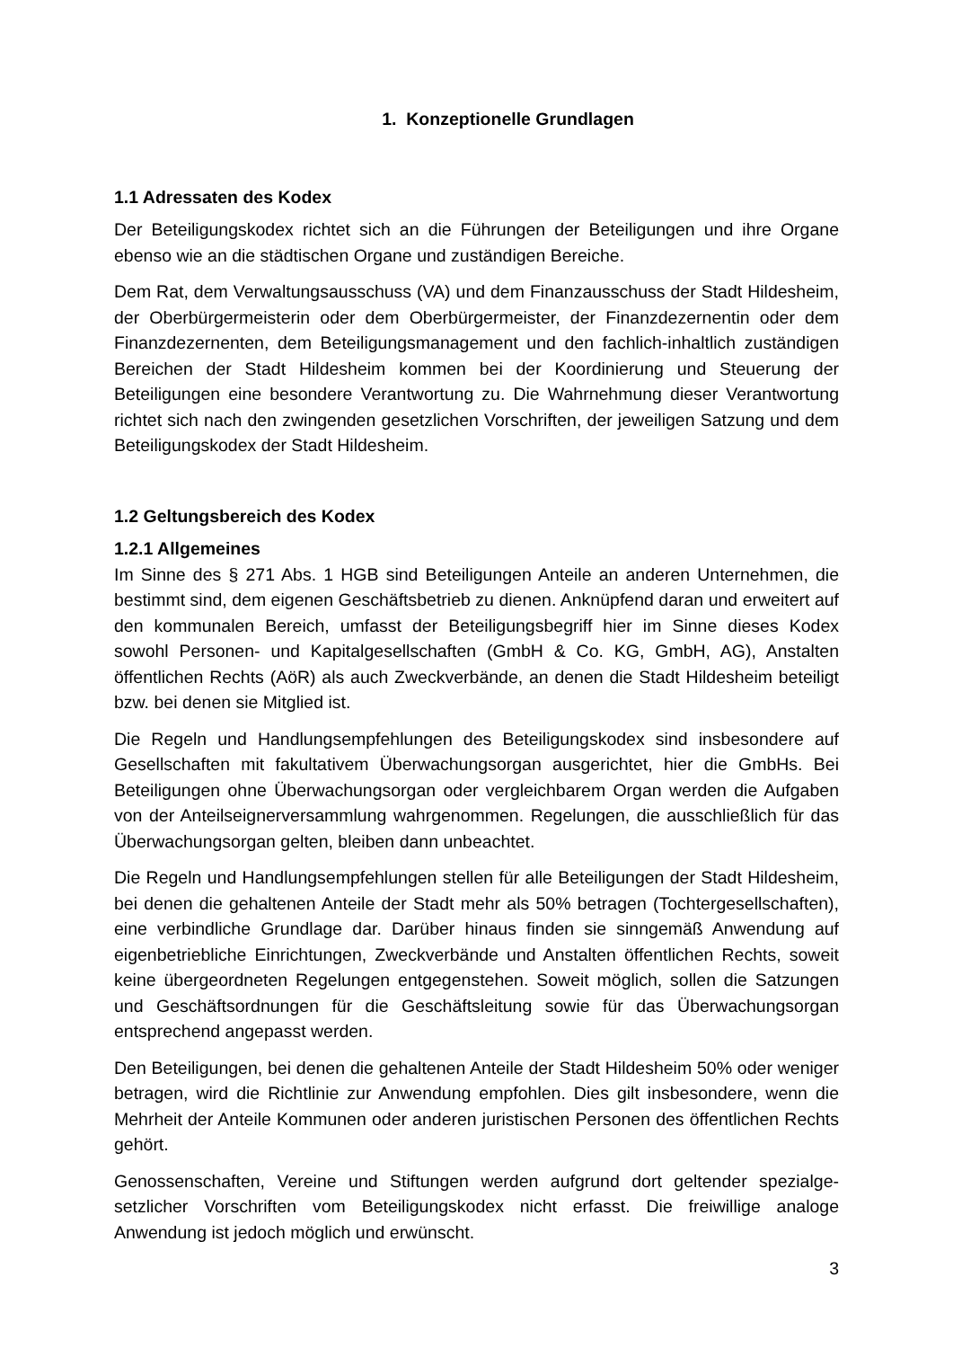1. Konzeptionelle Grundlagen
1.1 Adressaten des Kodex
Der Beteiligungskodex richtet sich an die Führungen der Beteiligungen und ihre Organe ebenso wie an die städtischen Organe und zuständigen Bereiche.
Dem Rat, dem Verwaltungsausschuss (VA) und dem Finanzausschuss der Stadt Hildesheim, der Oberbürgermeisterin oder dem Oberbürgermeister, der Finanzdezer­nentin oder dem Finanzdezernenten, dem Beteiligungsmanagement und den fachlich-inhaltlich zuständigen Bereichen der Stadt Hildesheim kommen bei der Koordinierung und Steuerung der Beteiligungen eine besondere Verantwortung zu. Die Wahrnehmung dieser Verantwortung richtet sich nach den zwingenden gesetzlichen Vorschriften, der jeweiligen Satzung und dem Beteiligungskodex der Stadt Hildesheim.
1.2 Geltungsbereich des Kodex
1.2.1 Allgemeines
Im Sinne des § 271 Abs. 1 HGB sind Beteiligungen Anteile an anderen Unternehmen, die bestimmt sind, dem eigenen Geschäftsbetrieb zu dienen. Anknüpfend daran und erweitert auf den kommunalen Bereich, umfasst der Beteiligungsbegriff hier im Sinne dieses Kodex sowohl Personen- und Kapitalgesellschaften (GmbH & Co. KG, GmbH, AG), Anstalten öffentlichen Rechts (AöR) als auch Zweckverbände, an denen die Stadt Hildesheim beteiligt bzw. bei denen sie Mitglied ist.
Die Regeln und Handlungsempfehlungen des Beteiligungskodex sind insbesondere auf Gesellschaften mit fakultativem Überwachungsorgan ausgerichtet, hier die GmbHs. Bei Beteiligungen ohne Überwachungsorgan oder vergleichbarem Organ werden die Auf­gaben von der Anteilseignerversammlung wahrgenommen. Regelungen, die aus­schließlich für das Überwachungsorgan gelten, bleiben dann unbeachtet.
Die Regeln und Handlungsempfehlungen stellen für alle Beteiligungen der Stadt Hildesheim, bei denen die gehaltenen Anteile der Stadt mehr als 50% betragen (Tochtergesellschaften), eine verbindliche Grundlage dar. Darüber hinaus finden sie sinngemäß Anwendung auf eigenbetriebliche Einrichtungen, Zweckverbände und An­stalten öffentlichen Rechts, soweit keine übergeordneten Regelungen entgegenstehen. Soweit möglich, sollen die Satzungen und Geschäftsordnungen für die Geschäftsleitung sowie für das Überwachungsorgan entsprechend angepasst werden.
Den Beteiligungen, bei denen die gehaltenen Anteile der Stadt Hildesheim 50% oder weniger betragen, wird die Richtlinie zur Anwendung empfohlen. Dies gilt insbesondere, wenn die Mehrheit der Anteile Kommunen oder anderen juristischen Personen des öffentlichen Rechts gehört.
Genossenschaften, Vereine und Stiftungen werden aufgrund dort geltender spezialge­setzlicher Vorschriften vom Beteiligungskodex nicht erfasst. Die freiwillige analoge Anwendung ist jedoch möglich und erwünscht.
3